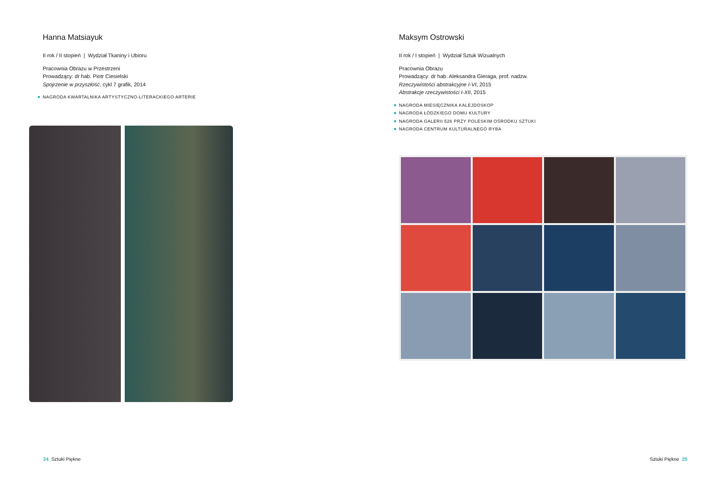Hanna Matsiayuk
II rok / II stopień | Wydział Tkaniny i Ubioru
Pracownia Obrazu w Przestrzeni
Prowadzący: dr hab. Piotr Ciesielski
Spojrzenie w przyszłość, cykl 7 grafik, 2014
NAGRODA KWARTALNIKA ARTYSTYCZNO-LITERACKIEGO ARTERIE
24 Sztuki Piękne
Maksym Ostrowski
II rok / I stopień | Wydział Sztuk Wizualnych
Pracownia Obrazu
Prowadzący: dr hab. Aleksandra Gieraga, prof. nadzw.
Rzeczywistości abstrakcyjne I-VI, 2015
Abstrakcje rzeczywistości I-XII, 2015
NAGRODA MIESIĘCZNIKA KALEJDOSKOP
NAGRODA ŁÓDZKIEGO DOMU KULTURY
NAGRODA GALERII 526 PRZY POLESKIM OŚRODKU SZTUKI
NAGRODA CENTRUM KULTURALNEGO RYBA
Sztuki Piękne 25